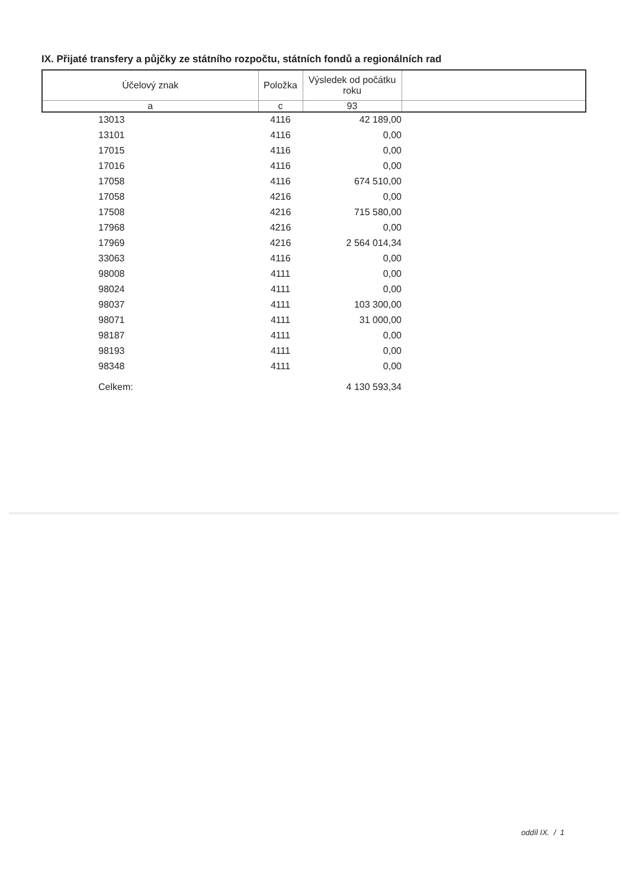IX. Přijaté transfery a půjčky ze státního rozpočtu, státních fondů a regionálních rad
| Účelový znak | Položka | Výsledek od počátku roku | |
| --- | --- | --- | --- |
| a | c | 93 | |
| 13013 | 4116 | 42 189,00 | |
| 13101 | 4116 | 0,00 | |
| 17015 | 4116 | 0,00 | |
| 17016 | 4116 | 0,00 | |
| 17058 | 4116 | 674 510,00 | |
| 17058 | 4216 | 0,00 | |
| 17508 | 4216 | 715 580,00 | |
| 17968 | 4216 | 0,00 | |
| 17969 | 4216 | 2 564 014,34 | |
| 33063 | 4116 | 0,00 | |
| 98008 | 4111 | 0,00 | |
| 98024 | 4111 | 0,00 | |
| 98037 | 4111 | 103 300,00 | |
| 98071 | 4111 | 31 000,00 | |
| 98187 | 4111 | 0,00 | |
| 98193 | 4111 | 0,00 | |
| 98348 | 4111 | 0,00 | |
| Celkem: | | 4 130 593,34 | |
oddíl IX. / 1